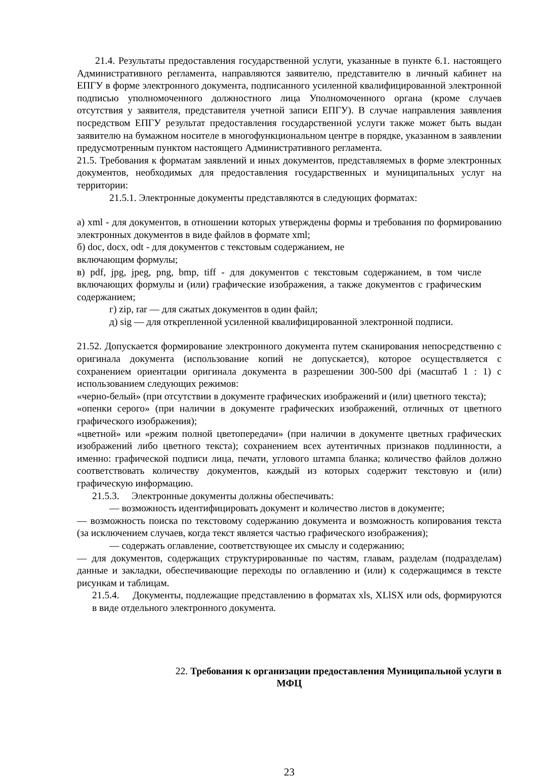21.4. Результаты предоставления государственной услуги, указанные в пункте 6.1. настоящего Административного регламента, направляются заявителю, представителю в личный кабинет на ЕПГУ в форме электронного документа, подписанного усиленной квалифицированной электронной подписью уполномоченного должностного лица Уполномоченного органа (кроме случаев отсутствия у заявителя, представителя учетной записи ЕПГУ). В случае направления заявления посредством ЕПГУ результат предоставления государственной услуги также может быть выдан заявителю на бумажном носителе в многофункциональном центре в порядке, указанном в заявлении предусмотренным пунктом настоящего Административного регламента.
21.5. Требования к форматам заявлений и иных документов, представляемых в форме электронных документов, необходимых для предоставления государственных и муниципальных услуг на территории:
21.5.1. Электронные документы представляются в следующих форматах:
а) xml - для документов, в отношении которых утверждены формы и требования по формированию электронных документов в виде файлов в формате xml;
б) doc, docx, odt - для документов с текстовым содержанием, не
включающим формулы;
в) pdf, jpg, jpeg, png, bmp, tiff - для документов с текстовым содержанием, в том числе включающих формулы и (или) графические изображения, а также документов с графическим содержанием;
г) zip, rar — для сжатых документов в один файл;
д) sig — для открепленной усиленной квалифицированной электронной подписи.
21.52. Допускается формирование электронного документа путем сканирования непосредственно с оригинала документа (использование копий не допускается), которое осуществляется с сохранением ориентации оригинала документа в разрешении 300-500 dpi (масштаб 1 : 1) с использованием следующих режимов:
«черно-белый» (при отсутствии в документе графических изображений и (или) цветного текста);
«опенки серого» (при наличии в документе графических изображений, отличных от цветного графического изображения);
«цветной» или «режим полной цветопередачи» (при наличии в документе цветных графических изображений либо цветного текста); сохранением всех аутентичных признаков подлинности, а именно: графической подписи лица, печати, углового штампа бланка; количество файлов должно соответствовать количеству документов, каждый из которых содержит текстовую и (или) графическую информацию.
21.5.3. Электронные документы должны обеспечивать:
— возможность идентифицировать документ и количество листов в документе;
— возможность поиска по текстовому содержанию документа и возможность копирования текста (за исключением случаев, когда текст является частью графического изображения);
— содержать оглавление, соответствующее их смыслу и содержанию;
— для документов, содержащих структурированные по частям, главам, разделам (подразделам) данные и закладки, обеспечивающие переходы по оглавлению и (или) к содержащимся в тексте рисункам и таблицам.
21.5.4. Документы, подлежащие представлению в форматах xls, XLlSX или ods, формируются в виде отдельного электронного документа.
22. Требования к организации предоставления Муниципальной услуги в
МФЦ
23